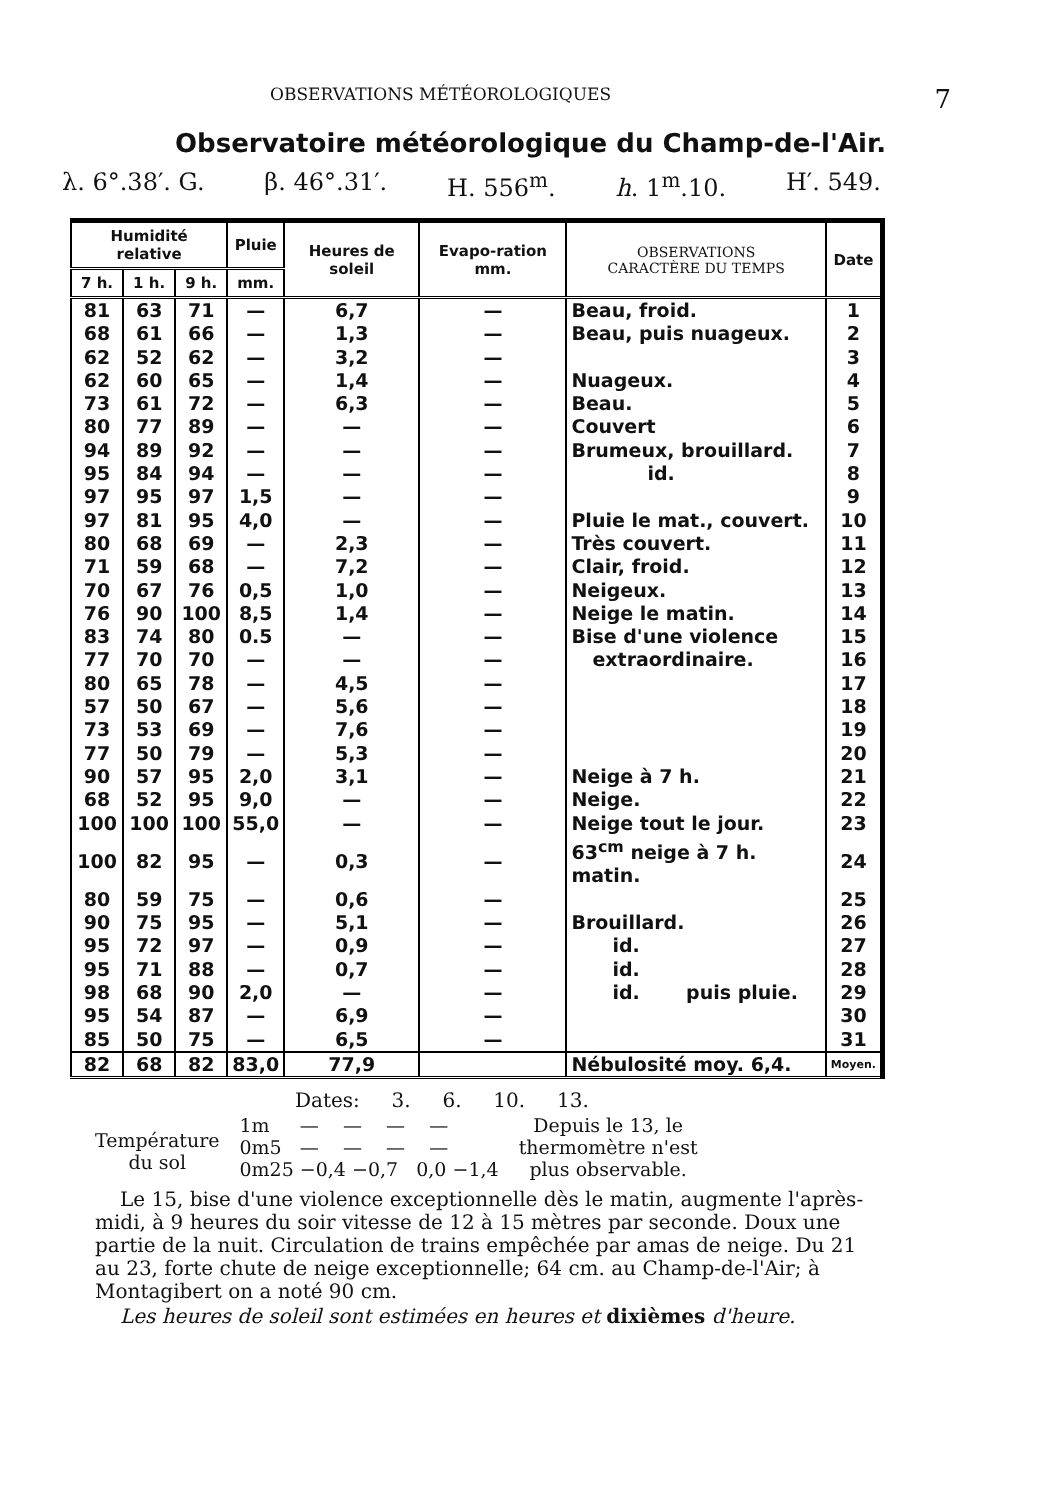OBSERVATIONS MÉTÉOROLOGIQUES 7
Observatoire météorologique du Champ-de-l'Air.
λ. 6°.38′. G. β. 46°.31′. H. 556<sup>m</sup>. h. 1<sup>m</sup>.10. H′. 549.
| Humidité relative | | | Pluie | Heures de soleil | Evapo-ration mm. | OBSERVATIONS CARACTÈRE DU TEMPS | Date |
| --- | --- | --- | --- | --- | --- | --- | --- |
| 7 h. | 1 h. | 9 h. | mm. | | | | |
| 81 | 63 | 71 | — | 6,7 | — | Beau, froid. | 1 |
| 68 | 61 | 66 | — | 1,3 | — | Beau, puis nuageux. | 2 |
| 62 | 52 | 62 | — | 3,2 | — | | 3 |
| 62 | 60 | 65 | — | 1,4 | — | Nuageux. | 4 |
| 73 | 61 | 72 | — | 6,3 | — | Beau. | 5 |
| 80 | 77 | 89 | — | — | — | Couvert | 6 |
| 94 | 89 | 92 | — | — | — | Brumeux, brouillard. | 7 |
| 95 | 84 | 94 | — | — | — | id. | 8 |
| 97 | 95 | 97 | 1,5 | — | — | | 9 |
| 97 | 81 | 95 | 4,0 | — | — | Pluie le mat., couvert. | 10 |
| 80 | 68 | 69 | — | 2,3 | — | Très couvert. | 11 |
| 71 | 59 | 68 | — | 7,2 | — | Clair, froid. | 12 |
| 70 | 67 | 76 | 0,5 | 1,0 | — | Neigeux. | 13 |
| 76 | 90 | 100 | 8,5 | 1,4 | — | Neige le matin. | 14 |
| 83 | 74 | 80 | 0.5 | — | — | Bise d'une violence | 15 |
| 77 | 70 | 70 | — | — | — | extraordinaire. | 16 |
| 80 | 65 | 78 | — | 4,5 | — | | 17 |
| 57 | 50 | 67 | — | 5,6 | — | | 18 |
| 73 | 53 | 69 | — | 7,6 | — | | 19 |
| 77 | 50 | 79 | — | 5,3 | — | | 20 |
| 90 | 57 | 95 | 2,0 | 3,1 | — | Neige à 7 h. | 21 |
| 68 | 52 | 95 | 9,0 | — | — | Neige. | 22 |
| 100 | 100 | 100 | 55,0 | — | — | Neige tout le jour. | 23 |
| 100 | 82 | 95 | — | 0,3 | — | 63<sup>cm</sup> neige à 7 h. matin. | 24 |
| 80 | 59 | 75 | — | 0,6 | — | | 25 |
| 90 | 75 | 95 | — | 5,1 | — | Brouillard. | 26 |
| 95 | 72 | 97 | — | 0,9 | — | id. | 27 |
| 95 | 71 | 88 | — | 0,7 | — | id. | 28 |
| 98 | 68 | 90 | 2,0 | — | — | id. puis pluie. | 29 |
| 95 | 54 | 87 | — | 6,9 | — | | 30 |
| 85 | 50 | 75 | — | 6,5 | — | | 31 |
| 82 | 68 | 82 | 83,0 | 77,9 | | Nébulosité moy. 6,4. | Moyen. |
Dates: 3. 6. 10. 13.
Température
du sol
1m — — — —
0m5 — — — —
0m25 −0,4 −0,7 0,0 −1,4
Depuis le 13, le
thermomètre n'est
plus observable.
Le 15, bise d'une violence exceptionnelle dès le matin, augmente l'après-midi, à 9 heures du soir vitesse de 12 à 15 mètres par seconde. Doux une partie de la nuit. Circulation de trains empêchée par amas de neige. Du 21 au 23, forte chute de neige exceptionnelle; 64 cm. au Champ-de-l'Air; à Montagibert on a noté 90 cm.
Les heures de soleil sont estimées en heures et dixièmes d'heure.